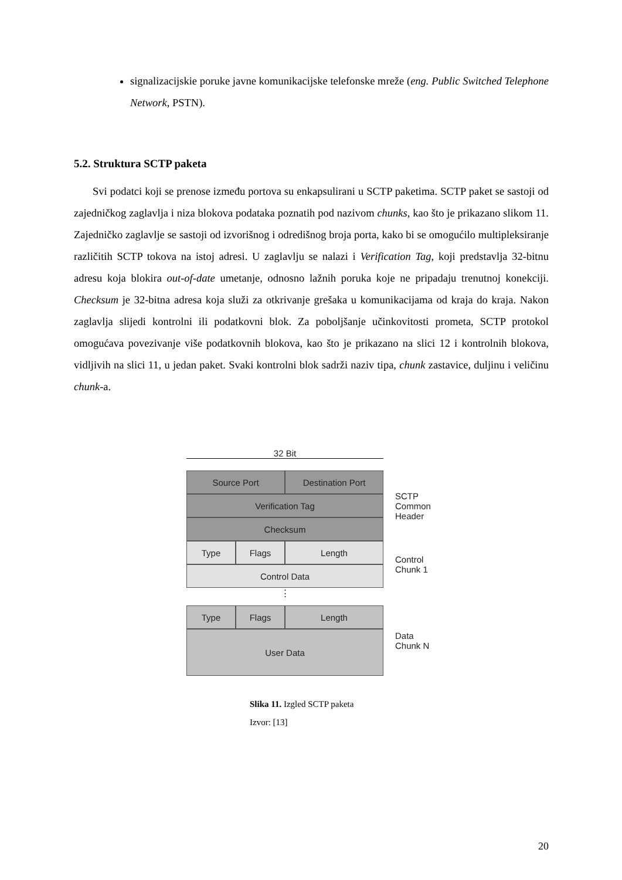signalizacijskie poruke javne komunikacijske telefonske mreže (eng. Public Switched Telephone Network, PSTN).
5.2. Struktura SCTP paketa
Svi podatci koji se prenose između portova su enkapsulirani u SCTP paketima. SCTP paket se sastoji od zajedničkog zaglavlja i niza blokova podataka poznatih pod nazivom chunks, kao što je prikazano slikom 11. Zajedničko zaglavlje se sastoji od izvorišnog i odredišnog broja porta, kako bi se omogućilo multipleksiranje različitih SCTP tokova na istoj adresi. U zaglavlju se nalazi i Verification Tag, koji predstavlja 32-bitnu adresu koja blokira out-of-date umetanje, odnosno lažnih poruka koje ne pripadaju trenutnoj konekciji. Checksum je 32-bitna adresa koja služi za otkrivanje grešaka u komunikacijama od kraja do kraja. Nakon zaglavlja slijedi kontrolni ili podatkovni blok. Za poboljšanje učinkovitosti prometa, SCTP protokol omogućava povezivanje više podatkovnih blokova, kao što je prikazano na slici 12 i kontrolnih blokova, vidljivih na slici 11, u jedan paket. Svaki kontrolni blok sadrži naziv tipa, chunk zastavice, duljinu i veličinu chunk-a.
32 Bit
Source Port Destination Port
Verification Tag
Checksum
SCTP
Common
Header
Type Flags Length
Control Data
Control
Chunk 1
⋮
Type Flags Length
User Data
Data
Chunk N
Slika 11. Izgled SCTP paketa
Izvor: [13]
20